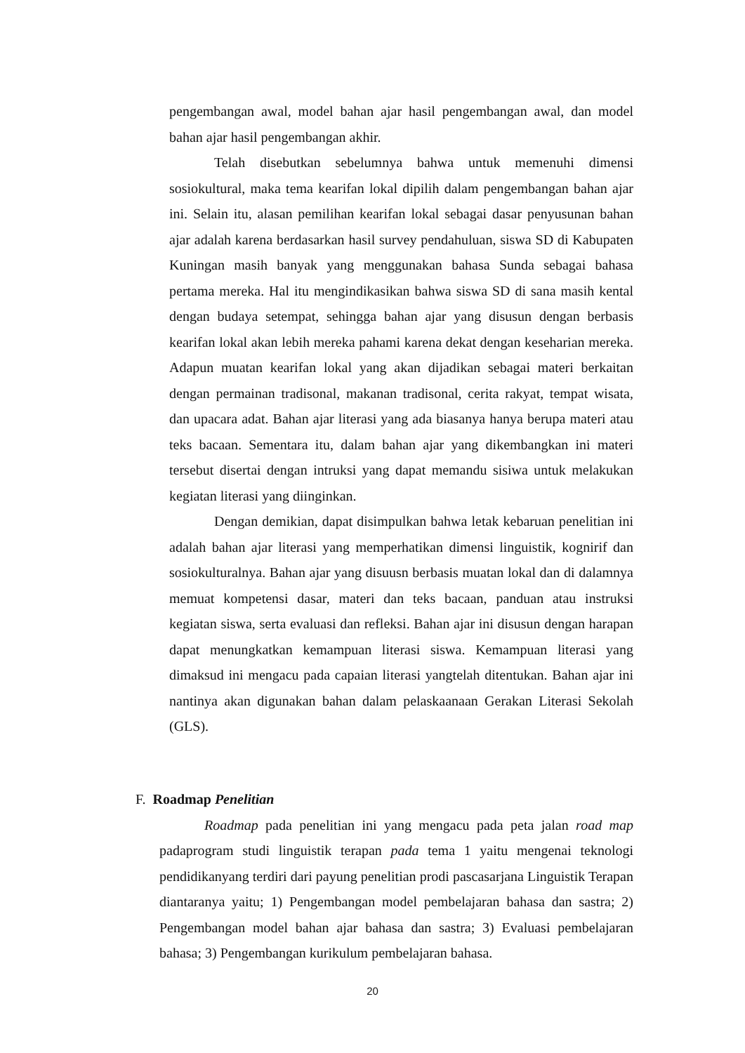pengembangan awal, model bahan ajar hasil pengembangan awal, dan model bahan ajar hasil pengembangan akhir.
Telah disebutkan sebelumnya bahwa untuk memenuhi dimensi sosiokultural, maka tema kearifan lokal dipilih dalam pengembangan bahan ajar ini. Selain itu, alasan pemilihan kearifan lokal sebagai dasar penyusunan bahan ajar adalah karena berdasarkan hasil survey pendahuluan, siswa SD di Kabupaten Kuningan masih banyak yang menggunakan bahasa Sunda sebagai bahasa pertama mereka. Hal itu mengindikasikan bahwa siswa SD di sana masih kental dengan budaya setempat, sehingga bahan ajar yang disusun dengan berbasis kearifan lokal akan lebih mereka pahami karena dekat dengan keseharian mereka. Adapun muatan kearifan lokal yang akan dijadikan sebagai materi berkaitan dengan permainan tradisonal, makanan tradisonal, cerita rakyat, tempat wisata, dan upacara adat. Bahan ajar literasi yang ada biasanya hanya berupa materi atau teks bacaan. Sementara itu, dalam bahan ajar yang dikembangkan ini materi tersebut disertai dengan intruksi yang dapat memandu sisiwa untuk melakukan kegiatan literasi yang diinginkan.
Dengan demikian, dapat disimpulkan bahwa letak kebaruan penelitian ini adalah bahan ajar literasi yang memperhatikan dimensi linguistik, kognirif dan sosiokulturalnya. Bahan ajar yang disuusn berbasis muatan lokal dan di dalamnya memuat kompetensi dasar, materi dan teks bacaan, panduan atau instruksi kegiatan siswa, serta evaluasi dan refleksi. Bahan ajar ini disusun dengan harapan dapat menungkatkan kemampuan literasi siswa. Kemampuan literasi yang dimaksud ini mengacu pada capaian literasi yangtelah ditentukan. Bahan ajar ini nantinya akan digunakan bahan dalam pelaskaanaan Gerakan Literasi Sekolah (GLS).
F. Roadmap Penelitian
Roadmap pada penelitian ini yang mengacu pada peta jalan road map padaprogram studi linguistik terapan pada tema 1 yaitu mengenai teknologi pendidikanyang terdiri dari payung penelitian prodi pascasarjana Linguistik Terapan diantaranya yaitu; 1) Pengembangan model pembelajaran bahasa dan sastra; 2) Pengembangan model bahan ajar bahasa dan sastra; 3) Evaluasi pembelajaran bahasa; 3) Pengembangan kurikulum pembelajaran bahasa.
20